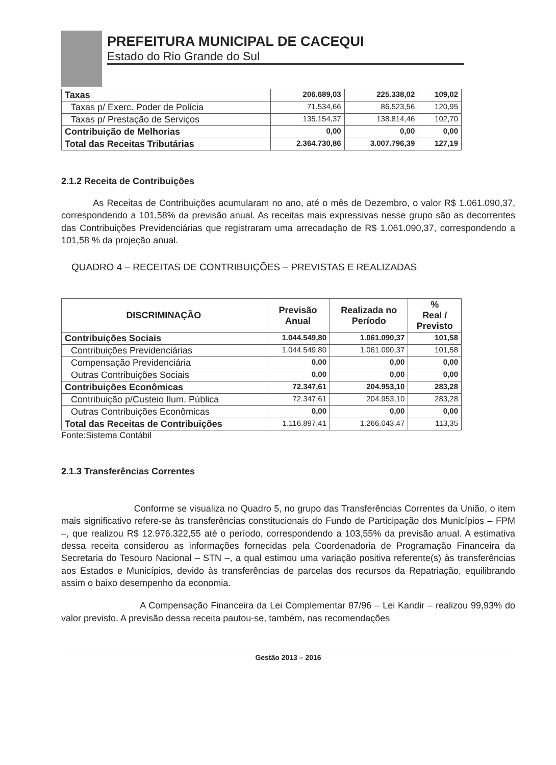PREFEITURA MUNICIPAL DE CACEQUI
Estado do Rio Grande do Sul
| Taxas | 206.689,03 | 225.338,02 | 109,02 |
| Taxas p/ Exerc. Poder de Polícia | 71.534,66 | 86.523,56 | 120,95 |
| Taxas p/ Prestação de Serviços | 135.154,37 | 138.814,46 | 102,70 |
| Contribuição de Melhorias | 0,00 | 0,00 | 0,00 |
| Total das Receitas Tributárias | 2.364.730,86 | 3.007.796,39 | 127,19 |
2.1.2 Receita de Contribuições
As Receitas de Contribuições acumularam no ano, até o mês de Dezembro, o valor R$ 1.061.090,37, correspondendo a 101,58% da previsão anual. As receitas mais expressivas nesse grupo são as decorrentes das Contribuições Previdenciárias que registraram uma arrecadação de R$ 1.061.090,37, correspondendo a 101,58 % da projeção anual.
QUADRO 4 – RECEITAS DE CONTRIBUIÇÕES – PREVISTAS E REALIZADAS
| DISCRIMINAÇÃO | Previsão Anual | Realizada no Período | % Real / Previsto |
| --- | --- | --- | --- |
| Contribuições Sociais | 1.044.549,80 | 1.061.090,37 | 101,58 |
| Contribuições Previdenciárias | 1.044.549,80 | 1.061.090,37 | 101,58 |
| Compensação Previdenciária | 0,00 | 0,00 | 0,00 |
| Outras Contribuições Sociais | 0,00 | 0,00 | 0,00 |
| Contribuições Econômicas | 72.347,61 | 204.953,10 | 283,28 |
| Contribuição p/Custeio Ilum. Pública | 72.347,61 | 204.953,10 | 283,28 |
| Outras Contribuições Econômicas | 0,00 | 0,00 | 0,00 |
| Total das Receitas de Contribuições | 1.116.897,41 | 1.266.043,47 | 113,35 |
Fonte:Sistema Contábil
2.1.3 Transferências Correntes
Conforme se visualiza no Quadro 5, no grupo das Transferências Correntes da União, o item mais significativo refere-se às transferências constitucionais do Fundo de Participação dos Municípios – FPM –, que realizou R$ 12.976.322,55 até o período, correspondendo a 103,55% da previsão anual. A estimativa dessa receita considerou as informações fornecidas pela Coordenadoria de Programação Financeira da Secretaria do Tesouro Nacional – STN –, a qual estimou uma variação positiva referente(s) às transferências aos Estados e Municípios, devido às transferências de parcelas dos recursos da Repatriação, equilibrando assim o baixo desempenho da economia.
A Compensação Financeira da Lei Complementar 87/96 – Lei Kandir – realizou 99,93% do valor previsto. A previsão dessa receita pautou-se, também, nas recomendações
Gestão 2013 – 2016